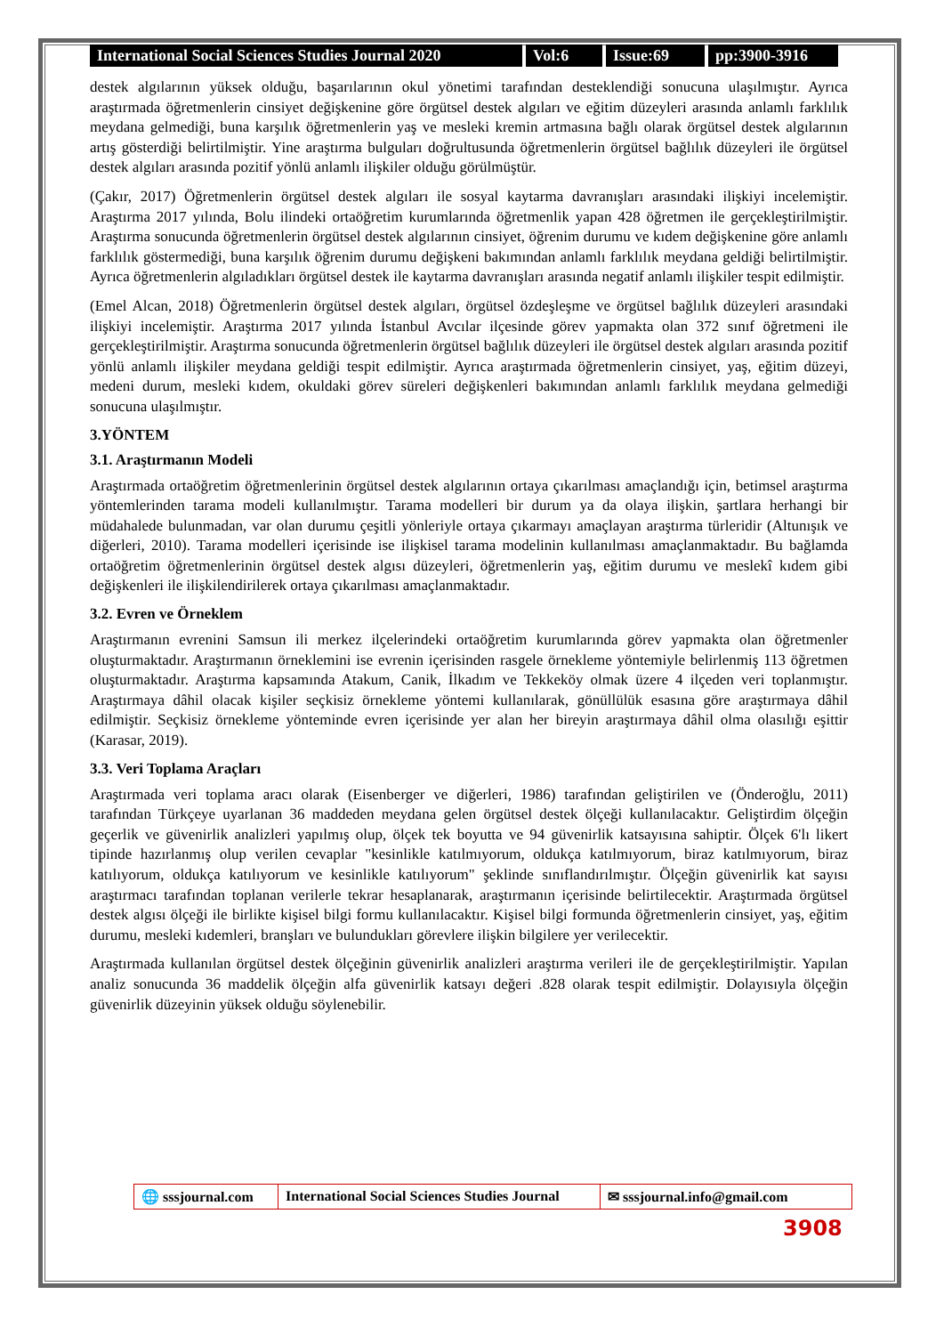International Social Sciences Studies Journal 2020
Vol:6 Issue:69 pp:3900-3916
destek algılarının yüksek olduğu, başarılarının okul yönetimi tarafından desteklendiği sonucuna ulaşılmıştır. Ayrıca araştırmada öğretmenlerin cinsiyet değişkenine göre örgütsel destek algıları ve eğitim düzeyleri arasında anlamlı farklılık meydana gelmediği, buna karşılık öğretmenlerin yaş ve mesleki kremin artmasına bağlı olarak örgütsel destek algılarının artış gösterdiği belirtilmiştir. Yine araştırma bulguları doğrultusunda öğretmenlerin örgütsel bağlılık düzeyleri ile örgütsel destek algıları arasında pozitif yönlü anlamlı ilişkiler olduğu görülmüştür.
(Çakır, 2017) Öğretmenlerin örgütsel destek algıları ile sosyal kaytarma davranışları arasındaki ilişkiyi incelemiştir. Araştırma 2017 yılında, Bolu ilindeki ortaöğretim kurumlarında öğretmenlik yapan 428 öğretmen ile gerçekleştirilmiştir. Araştırma sonucunda öğretmenlerin örgütsel destek algılarının cinsiyet, öğrenim durumu ve kıdem değişkenine göre anlamlı farklılık göstermediği, buna karşılık öğrenim durumu değişkeni bakımından anlamlı farklılık meydana geldiği belirtilmiştir. Ayrıca öğretmenlerin algıladıkları örgütsel destek ile kaytarma davranışları arasında negatif anlamlı ilişkiler tespit edilmiştir.
(Emel Alcan, 2018) Öğretmenlerin örgütsel destek algıları, örgütsel özdeşleşme ve örgütsel bağlılık düzeyleri arasındaki ilişkiyi incelemiştir. Araştırma 2017 yılında İstanbul Avcılar ilçesinde görev yapmakta olan 372 sınıf öğretmeni ile gerçekleştirilmiştir. Araştırma sonucunda öğretmenlerin örgütsel bağlılık düzeyleri ile örgütsel destek algıları arasında pozitif yönlü anlamlı ilişkiler meydana geldiği tespit edilmiştir. Ayrıca araştırmada öğretmenlerin cinsiyet, yaş, eğitim düzeyi, medeni durum, mesleki kıdem, okuldaki görev süreleri değişkenleri bakımından anlamlı farklılık meydana gelmediği sonucuna ulaşılmıştır.
3.YÖNTEM
3.1. Araştırmanın Modeli
Araştırmada ortaöğretim öğretmenlerinin örgütsel destek algılarının ortaya çıkarılması amaçlandığı için, betimsel araştırma yöntemlerinden tarama modeli kullanılmıştır. Tarama modelleri bir durum ya da olaya ilişkin, şartlara herhangi bir müdahalede bulunmadan, var olan durumu çeşitli yönleriyle ortaya çıkarmayı amaçlayan araştırma türleridir (Altunışık ve diğerleri, 2010). Tarama modelleri içerisinde ise ilişkisel tarama modelinin kullanılması amaçlanmaktadır. Bu bağlamda ortaöğretim öğretmenlerinin örgütsel destek algısı düzeyleri, öğretmenlerin yaş, eğitim durumu ve meslekî kıdem gibi değişkenleri ile ilişkilendirilerek ortaya çıkarılması amaçlanmaktadır.
3.2. Evren ve Örneklem
Araştırmanın evrenini Samsun ili merkez ilçelerindeki ortaöğretim kurumlarında görev yapmakta olan öğretmenler oluşturmaktadır. Araştırmanın örneklemini ise evrenin içerisinden rasgele örnekleme yöntemiyle belirlenmiş 113 öğretmen oluşturmaktadır. Araştırma kapsamında Atakum, Canik, İlkadım ve Tekkeköy olmak üzere 4 ilçeden veri toplanmıştır. Araştırmaya dâhil olacak kişiler seçkisiz örnekleme yöntemi kullanılarak, gönüllülük esasına göre araştırmaya dâhil edilmiştir. Seçkisiz örnekleme yönteminde evren içerisinde yer alan her bireyin araştırmaya dâhil olma olasılığı eşittir (Karasar, 2019).
3.3. Veri Toplama Araçları
Araştırmada veri toplama aracı olarak (Eisenberger ve diğerleri, 1986) tarafından geliştirilen ve (Önderoğlu, 2011) tarafından Türkçeye uyarlanan 36 maddeden meydana gelen örgütsel destek ölçeği kullanılacaktır. Geliştirdim ölçeğin geçerlik ve güvenirlik analizleri yapılmış olup, ölçek tek boyutta ve 94 güvenirlik katsayısına sahiptir. Ölçek 6'lı likert tipinde hazırlanmış olup verilen cevaplar "kesinlikle katılmıyorum, oldukça katılmıyorum, biraz katılmıyorum, biraz katılıyorum, oldukça katılıyorum ve kesinlikle katılıyorum" şeklinde sınıflandırılmıştır. Ölçeğin güvenirlik kat sayısı araştırmacı tarafından toplanan verilerle tekrar hesaplanarak, araştırmanın içerisinde belirtilecektir. Araştırmada örgütsel destek algısı ölçeği ile birlikte kişisel bilgi formu kullanılacaktır. Kişisel bilgi formunda öğretmenlerin cinsiyet, yaş, eğitim durumu, mesleki kıdemleri, branşları ve bulundukları görevlere ilişkin bilgilere yer verilecektir.
Araştırmada kullanılan örgütsel destek ölçeğinin güvenirlik analizleri araştırma verileri ile de gerçekleştirilmiştir. Yapılan analiz sonucunda 36 maddelik ölçeğin alfa güvenirlik katsayı değeri .828 olarak tespit edilmiştir. Dolayısıyla ölçeğin güvenirlik düzeyinin yüksek olduğu söylenebilir.
🌐 sssjournal.com
International Social Sciences Studies Journal
✉ sssjournal.info@gmail.com
3908